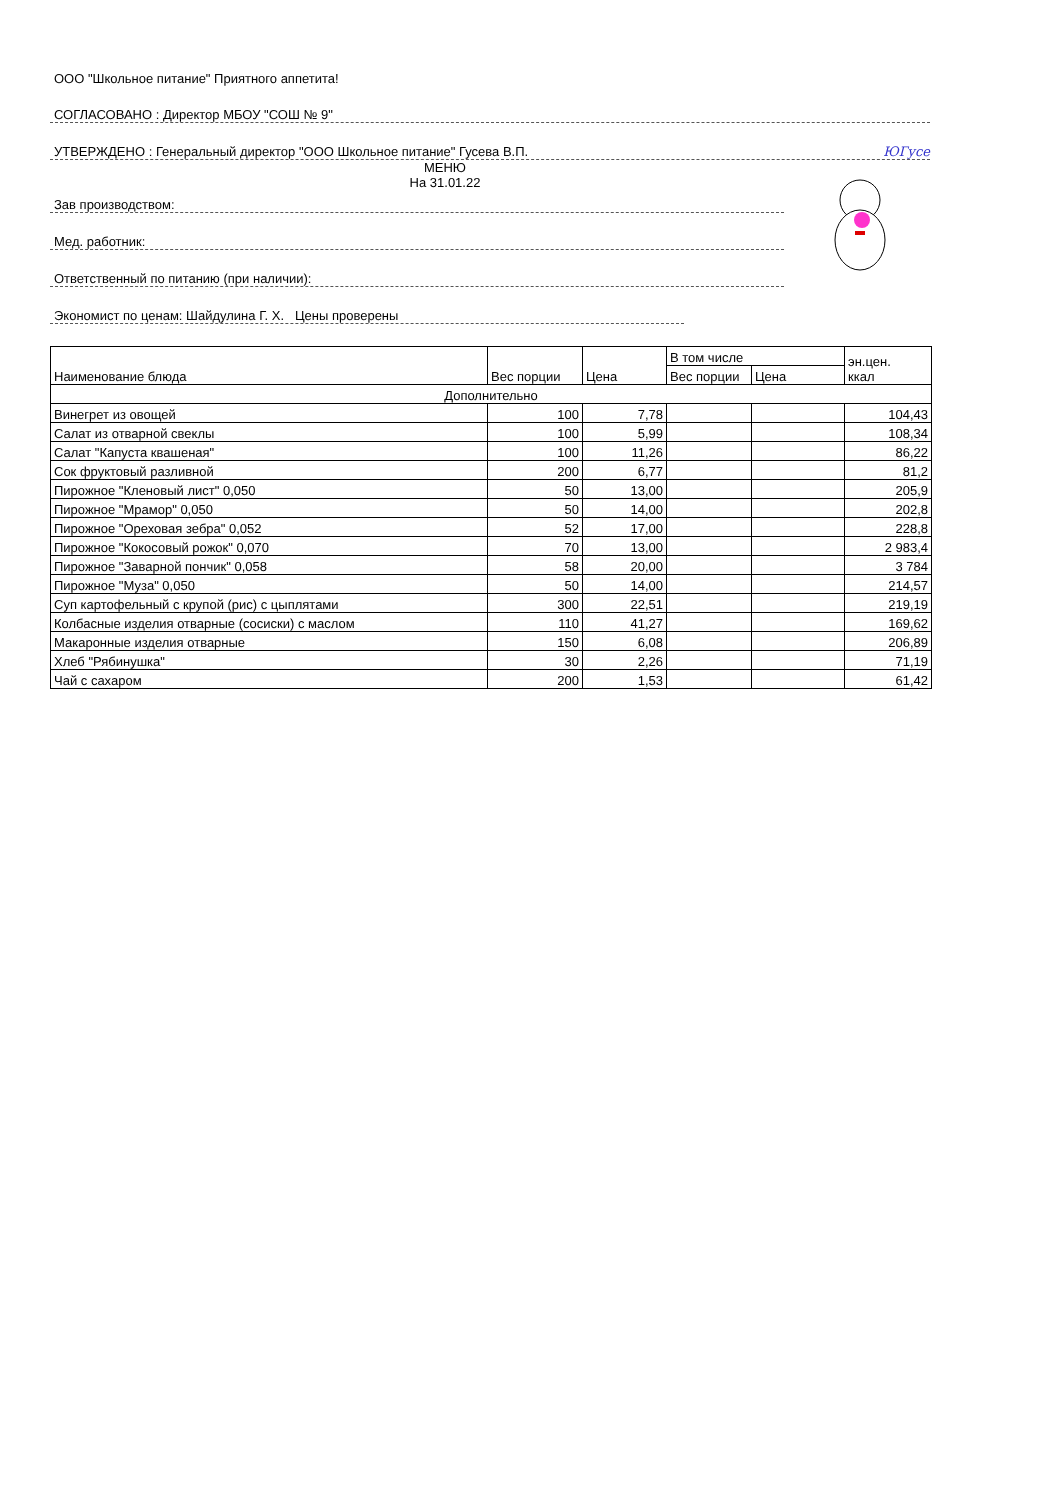ООО "Школьное питание" Приятного аппетита!
СОГЛАСОВАНО : Директор МБОУ "СОШ № 9"
УТВЕРЖДЕНО : Генеральный директор "ООО Школьное питание" Гусева В.П. ЮГусе
МЕНЮ
На 31.01.22
Зав производством:
Мед. работник:
Ответственный по питанию (при наличии):
Экономист по ценам: Шайдулина Г. Х. Цены проверены
| Наименование блюда | Вес порции | Цена | В том числе | | эн.цен. ккал |
| --- | --- | --- | --- | --- | --- |
| | | | Вес порции | Цена | |
| Дополнительно | | | | | |
| Винегрет из овощей | 100 | 7,78 | | | 104,43 |
| Салат из отварной свеклы | 100 | 5,99 | | | 108,34 |
| Салат "Капуста квашеная" | 100 | 11,26 | | | 86,22 |
| Сок фруктовый разливной | 200 | 6,77 | | | 81,2 |
| Пирожное "Кленовый лист" 0,050 | 50 | 13,00 | | | 205,9 |
| Пирожное "Мрамор" 0,050 | 50 | 14,00 | | | 202,8 |
| Пирожное "Ореховая зебра" 0,052 | 52 | 17,00 | | | 228,8 |
| Пирожное "Кокосовый рожок" 0,070 | 70 | 13,00 | | | 2 983,4 |
| Пирожное "Заварной пончик" 0,058 | 58 | 20,00 | | | 3 784 |
| Пирожное "Муза" 0,050 | 50 | 14,00 | | | 214,57 |
| Суп картофельный с крупой (рис) с цыплятами | 300 | 22,51 | | | 219,19 |
| Колбасные изделия отварные (сосиски) с маслом | 110 | 41,27 | | | 169,62 |
| Макаронные изделия отварные | 150 | 6,08 | | | 206,89 |
| Хлеб "Рябинушка" | 30 | 2,26 | | | 71,19 |
| Чай с сахаром | 200 | 1,53 | | | 61,42 |